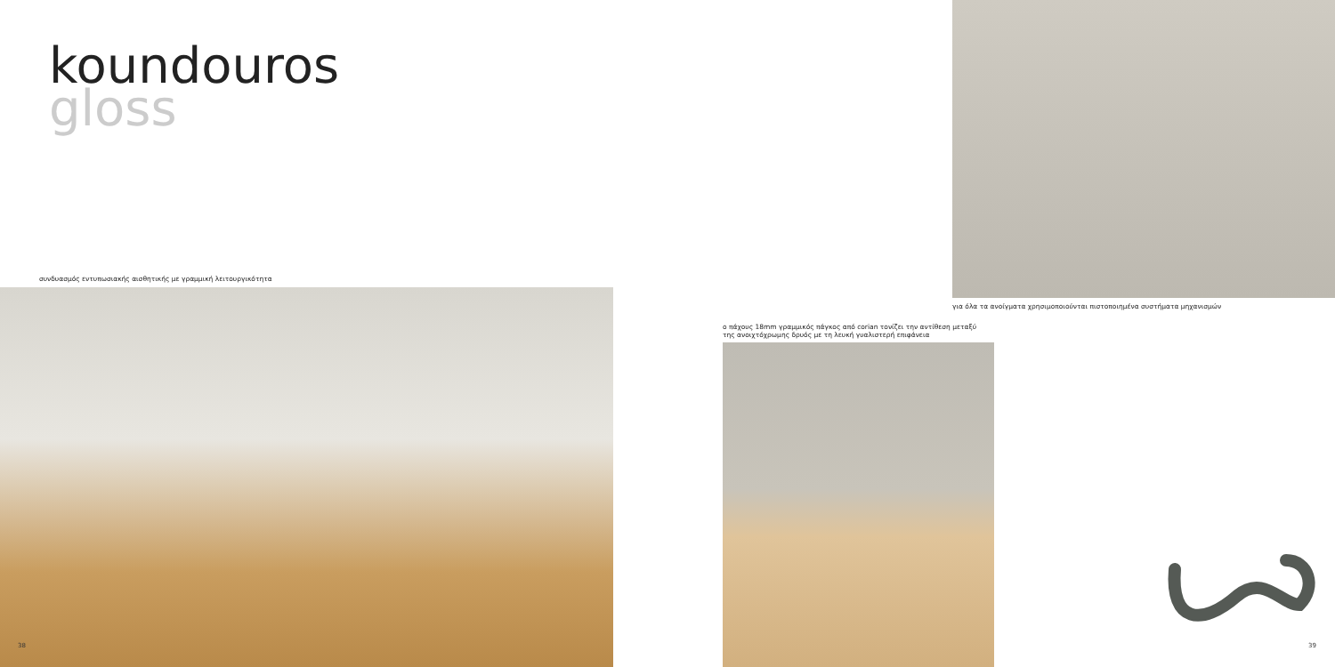koundouros
gloss
συνδυασμός εντυπωσιακής αισθητικής με γραμμική λειτουργικότητα
38
για όλα τα ανοίγματα χρησιμοποιούνται πιστοποιημένα συστήματα μηχανισμών
ο πάχους 18mm γραμμικός πάγκος από corian τονίζει την αντίθεση μεταξύ της ανοιχτόχρωμης δρυός με τη λευκή γυαλιστερή επιφάνεια
39